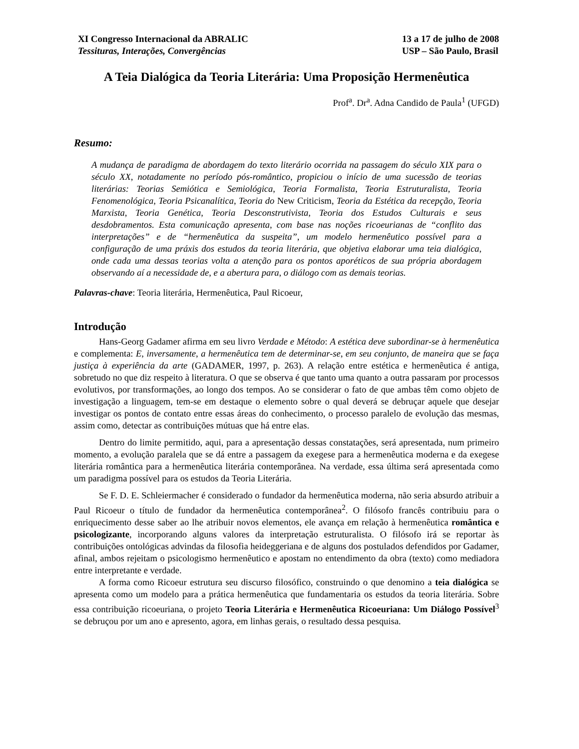XI Congresso Internacional da ABRALIC
Tessituras, Interações, Convergências
13 a 17 de julho de 2008
USP – São Paulo, Brasil
A Teia Dialógica da Teoria Literária: Uma Proposição Hermenêutica
Prof<sup>a</sup>. Dr<sup>a</sup>. Adna Candido de Paula<sup>1</sup> (UFGD)
Resumo:
A mudança de paradigma de abordagem do texto literário ocorrida na passagem do século XIX para o século XX, notadamente no período pós-romântico, propiciou o início de uma sucessão de teorias literárias: Teorias Semiótica e Semiológica, Teoria Formalista, Teoria Estruturalista, Teoria Fenomenológica, Teoria Psicanalítica, Teoria do New Criticism, Teoria da Estética da recepção, Teoria Marxista, Teoria Genética, Teoria Desconstrutivista, Teoria dos Estudos Culturais e seus desdobramentos. Esta comunicação apresenta, com base nas noções ricoeurianas de “conflito das interpretações” e de “hermenêutica da suspeita”, um modelo hermenêutico possível para a configuração de uma práxis dos estudos da teoria literária, que objetiva elaborar uma teia dialógica, onde cada uma dessas teorias volta a atenção para os pontos aporéticos de sua própria abordagem observando aí a necessidade de, e a abertura para, o diálogo com as demais teorias.
Palavras-chave: Teoria literária, Hermenêutica, Paul Ricoeur,
Introdução
Hans-Georg Gadamer afirma em seu livro Verdade e Método: A estética deve subordinar-se à hermenêutica e complementa: E, inversamente, a hermenêutica tem de determinar-se, em seu conjunto, de maneira que se faça justiça à experiência da arte (GADAMER, 1997, p. 263). A relação entre estética e hermenêutica é antiga, sobretudo no que diz respeito à literatura. O que se observa é que tanto uma quanto a outra passaram por processos evolutivos, por transformações, ao longo dos tempos. Ao se considerar o fato de que ambas têm como objeto de investigação a linguagem, tem-se em destaque o elemento sobre o qual deverá se debruçar aquele que desejar investigar os pontos de contato entre essas áreas do conhecimento, o processo paralelo de evolução das mesmas, assim como, detectar as contribuições mútuas que há entre elas.
Dentro do limite permitido, aqui, para a apresentação dessas constatações, será apresentada, num primeiro momento, a evolução paralela que se dá entre a passagem da exegese para a hermenêutica moderna e da exegese literária romântica para a hermenêutica literária contemporânea. Na verdade, essa última será apresentada como um paradigma possível para os estudos da Teoria Literária.
Se F. D. E. Schleiermacher é considerado o fundador da hermenêutica moderna, não seria absurdo atribuir a Paul Ricoeur o título de fundador da hermenêutica contemporânea<sup>2</sup>. O filósofo francês contribuiu para o enriquecimento desse saber ao lhe atribuir novos elementos, ele avança em relação à hermenêutica romântica e psicologizante, incorporando alguns valores da interpretação estruturalista. O filósofo irá se reportar às contribuições ontológicas advindas da filosofia heideggeriana e de alguns dos postulados defendidos por Gadamer, afinal, ambos rejeitam o psicologismo hermenêutico e apostam no entendimento da obra (texto) como mediadora entre interpretante e verdade.
A forma como Ricoeur estrutura seu discurso filosófico, construindo o que denomino a teia dialógica se apresenta como um modelo para a prática hermenêutica que fundamentaria os estudos da teoria literária. Sobre essa contribuição ricoeuriana, o projeto Teoria Literária e Hermenêutica Ricoeuriana: Um Diálogo Possível<sup>3</sup> se debruçou por um ano e apresento, agora, em linhas gerais, o resultado dessa pesquisa.